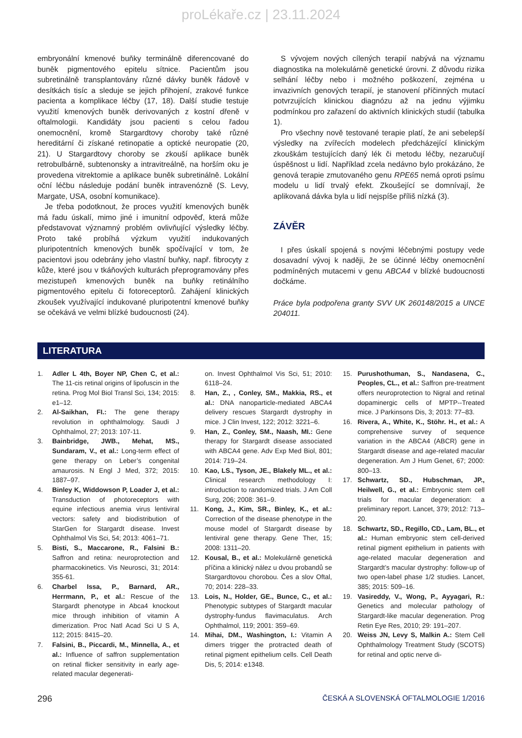proLékaře.cz | 23.11.2024
embryonální kmenové buňky terminálně diferencované do buněk pigmentového epitelu sítnice. Pacientům jsou subretinálně transplantovány různé dávky buněk řádově v desítkách tisíc a sleduje se jejich přihojení, zrakové funkce pacienta a komplikace léčby (17, 18). Další studie testuje využití kmenových buněk derivovaných z kostní dřeně v oftalmologii. Kandidáty jsou pacienti s celou řadou onemocnění, kromě Stargardtovy choroby také různé hereditární či získané retinopatie a optické neuropatie (20, 21). U Stargardtovy choroby se zkouší aplikace buněk retrobulbárně, subtenonsky a intravitreálně, na horším oku je provedena vitrektomie a aplikace buněk subretinálně. Lokální oční léčbu následuje podání buněk intravenózně (S. Levy, Margate, USA, osobní komunikace).
Je třeba podotknout, že proces využití kmenových buněk má řadu úskalí, mimo jiné i imunitní odpověď, která může představovat významný problém ovlivňující výsledky léčby. Proto také probíhá výzkum využití indukovaných pluripotentních kmenových buněk spočívající v tom, že pacientovi jsou odebrány jeho vlastní buňky, např. fibrocyty z kůže, které jsou v tkáňových kulturách přeprogramovány přes mezistupeň kmenových buněk na buňky retinálního pigmentového epitelu či fotoreceptorů. Zahájení klinických zkoušek využívající indukované pluripotentní kmenové buňky se očekává ve velmi blízké budoucnosti (24).
S vývojem nových cílených terapií nabývá na významu diagnostika na molekulárně genetické úrovni. Z důvodu rizika selhání léčby nebo i možného poškození, zejména u invazivních genových terapií, je stanovení příčinných mutací potvrzujících klinickou diagnózu až na jednu výjimku podmínkou pro zařazení do aktivních klinických studií (tabulka 1).
Pro všechny nově testované terapie platí, že ani sebelepší výsledky na zvířecích modelech předcházející klinickým zkouškám testujících daný lék či metodu léčby, nezaručují úspěšnost u lidí. Například zcela nedávno bylo prokázáno, že genová terapie zmutovaného genu RPE65 nemá oproti psímu modelu u lidí trvalý efekt. Zkoušející se domnívají, že aplikovaná dávka byla u lidí nejspíše příliš nízká (3).
ZÁVĚR
I přes úskalí spojená s novými léčebnými postupy vede dosavadní vývoj k naději, že se účinné léčby onemocnění podmíněných mutacemi v genu ABCA4 v blízké budoucnosti dočkáme.
Práce byla podpořena granty SVV UK 260148/2015 a UNCE 204011.
LITERATURA
1. Adler L 4th, Boyer NP, Chen C, et al.: The 11-cis retinal origins of lipofuscin in the retina. Prog Mol Biol Transl Sci, 134; 2015: e1–12.
2. Al-Saikhan, FI.: The gene therapy revolution in ophthalmology. Saudi J Ophthalmol, 27; 2013: 107-11.
3. Bainbridge, JWB., Mehat, MS., Sundaram, V., et al.: Long-term effect of gene therapy on Leber’s congenital amaurosis. N Engl J Med, 372; 2015: 1887–97.
4. Binley K, Widdowson P, Loader J, et al.: Transduction of photoreceptors with equine infectious anemia virus lentiviral vectors: safety and biodistribution of StarGen for Stargardt disease. Invest Ophthalmol Vis Sci, 54; 2013: 4061–71.
5. Bisti, S., Maccarone, R., Falsini B.: Saffron and retina: neuroprotection and pharmacokinetics. Vis Neurosci, 31; 2014: 355-61.
6. Charbel Issa, P., Barnard, AR., Herrmann, P., et al.: Rescue of the Stargardt phenotype in Abca4 knockout mice through inhibition of vitamin A dimerization. Proc Natl Acad Sci U S A, 112; 2015: 8415–20.
7. Falsini, B., Piccardi, M., Minnella, A., et al.: Influence of saffron supplementation on retinal flicker sensitivity in early age-related macular degenerati-
on. Invest Ophthalmol Vis Sci, 51; 2010: 6118–24.
8. Han, Z., , Conley, SM., Makkia, RS., et al.: DNA nanoparticle-mediated ABCA4 delivery rescues Stargardt dystrophy in mice. J Clin Invest, 122; 2012: 3221–6.
9. Han, Z., Conley, SM., Naash, MI.: Gene therapy for Stargardt disease associated with ABCA4 gene. Adv Exp Med Biol, 801; 2014: 719–24.
10. Kao, LS., Tyson, JE., Blakely ML., et al.: Clinical research methodology I: introduction to randomized trials. J Am Coll Surg, 206; 2008: 361–9.
11. Kong, J., Kim, SR., Binley, K., et al.: Correction of the disease phenotype in the mouse model of Stargardt disease by lentiviral gene therapy. Gene Ther, 15; 2008: 1311–20.
12. Kousal, B., et al.: Molekulárně genetická příčina a klinický nález u dvou probandů se Stargardtovou chorobou. Čes a slov Oftal, 70; 2014: 228–33.
13. Lois, N., Holder, GE., Bunce, C., et al.: Phenotypic subtypes of Stargardt macular dystrophy-fundus flavimaculatus. Arch Ophthalmol, 119; 2001: 359–69.
14. Mihai, DM., Washington, I.: Vitamin A dimers trigger the protracted death of retinal pigment epithelium cells. Cell Death Dis, 5; 2014: e1348.
15. Purushothuman, S., Nandasena, C., Peoples, CL., et al.: Saffron pre-treatment offers neuroprotection to Nigral and retinal dopaminergic cells of MPTP--Treated mice. J Parkinsons Dis, 3; 2013: 77–83.
16. Rivera, A., White, K., Stöhr. H., et al.: A comprehensive survey of sequence variation in the ABCA4 (ABCR) gene in Stargardt disease and age-related macular degeneration. Am J Hum Genet, 67; 2000: 800–13.
17. Schwartz, SD., Hubschman, JP., Heilwell, G., et al.: Embryonic stem cell trials for macular degeneration: a preliminary report. Lancet, 379; 2012: 713–20.
18. Schwartz, SD., Regillo, CD., Lam, BL., et al.: Human embryonic stem cell-derived retinal pigment epithelium in patients with age-related macular degeneration and Stargardt’s macular dystrophy: follow-up of two open-label phase 1/2 studies. Lancet, 385; 2015: 509–16.
19. Vasireddy, V., Wong, P., Ayyagari, R.: Genetics and molecular pathology of Stargardt-like macular degeneration. Prog Retin Eye Res, 2010; 29: 191–207.
20. Weiss JN, Levy S, Malkin A.: Stem Cell Ophthalmology Treatment Study (SCOTS) for retinal and optic nerve di-
296 ČESKÁ A SLOVENSKÁ OFTALMOLOGIE 1/2016